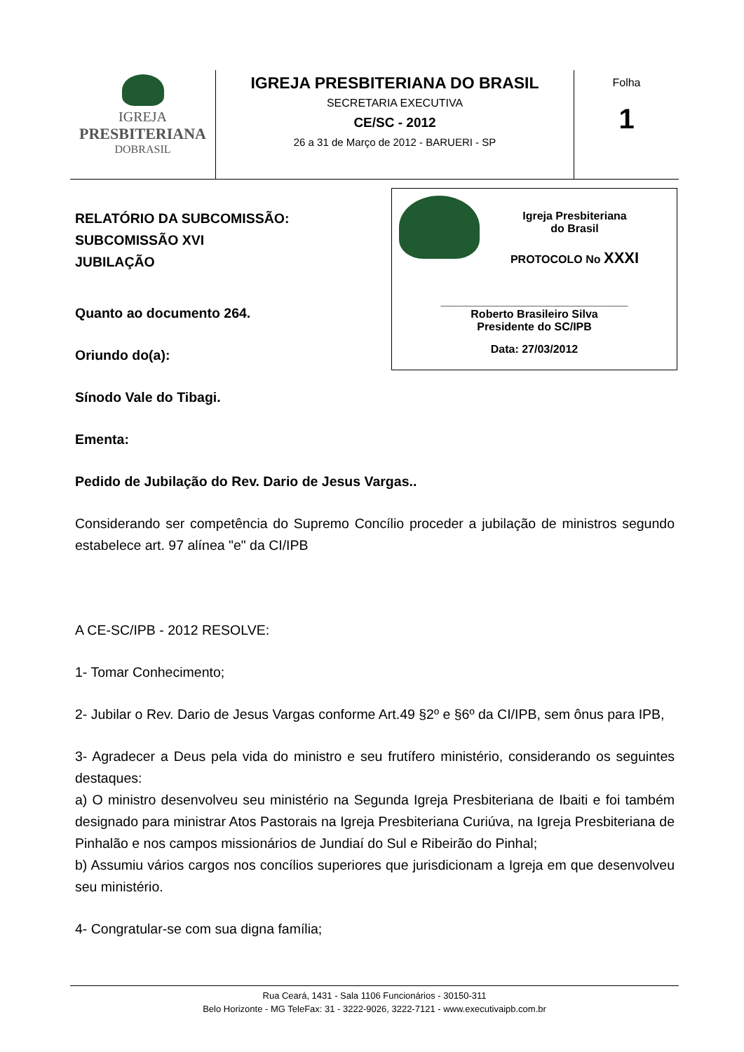| IGREJA PRESBITERIANA DOBRASIL | IGREJA PRESBITERIANA DO BRASIL SECRETARIA EXECUTIVA CE/SC - 2012 26 a 31 de Março de 2012 - BARUERI - SP | Folha 1 |
Igreja Presbiteriana
do Brasil
PROTOCOLO No XXXI
______________________________
Roberto Brasileiro Silva
Presidente do SC/IPB
Data: 27/03/2012
RELATÓRIO DA SUBCOMISSÃO:
SUBCOMISSÃO XVI
JUBILAÇÃO
Quanto ao documento 264.
Oriundo do(a):
Sínodo Vale do Tibagi.
Ementa:
Pedido de Jubilação do Rev. Dario de Jesus Vargas..
Considerando ser competência do Supremo Concílio proceder a jubilação de ministros segundo estabelece art. 97 alínea "e" da CI/IPB
A CE-SC/IPB - 2012 RESOLVE:
1- Tomar Conhecimento;
2- Jubilar o Rev. Dario de Jesus Vargas conforme Art.49 §2º e §6º da CI/IPB, sem ônus para IPB,
3- Agradecer a Deus pela vida do ministro e seu frutífero ministério, considerando os seguintes destaques:
a) O ministro desenvolveu seu ministério na Segunda Igreja Presbiteriana de Ibaiti e foi também designado para ministrar Atos Pastorais na Igreja Presbiteriana Curiúva, na Igreja Presbiteriana de Pinhalão e nos campos missionários de Jundiaí do Sul e Ribeirão do Pinhal;
b) Assumiu vários cargos nos concílios superiores que jurisdicionam a Igreja em que desenvolveu seu ministério.
4- Congratular-se com sua digna família;
Rua Ceará, 1431 - Sala 1106 Funcionários - 30150-311
Belo Horizonte - MG TeleFax: 31 - 3222-9026, 3222-7121 - www.executivaipb.com.br